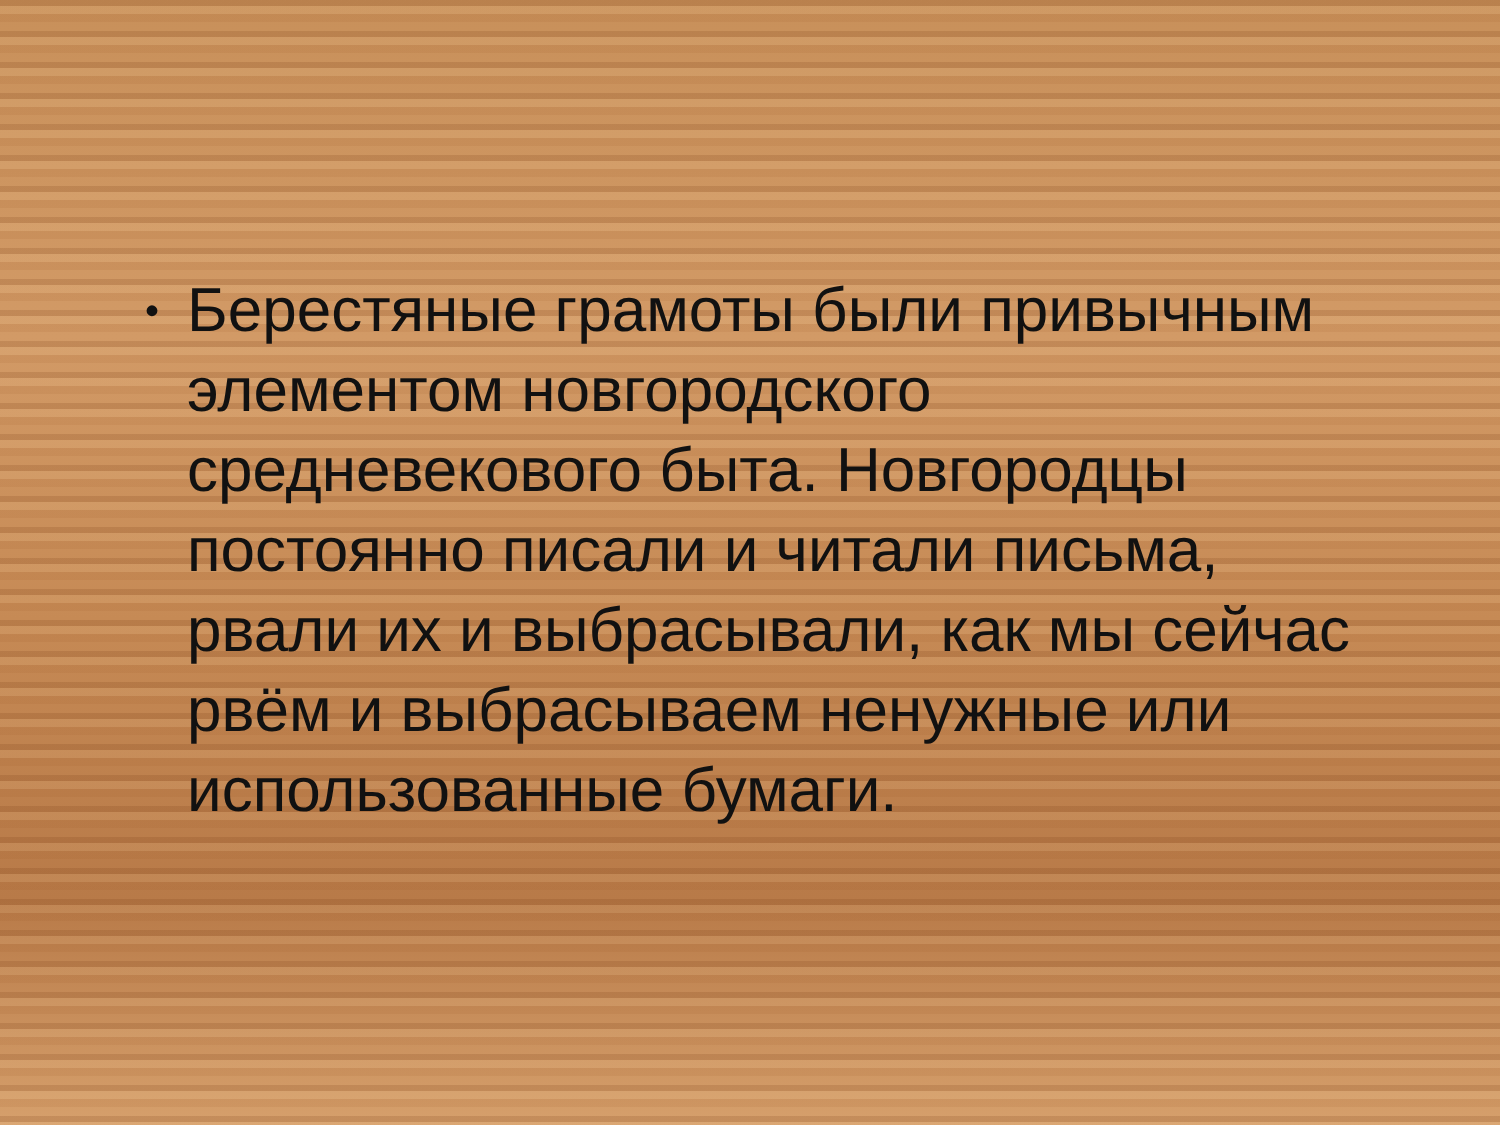• Берестяные грамоты были привычным элементом новгородского средневекового быта. Новгородцы постоянно писали и читали письма, рвали их и выбрасывали, как мы сейчас рвём и выбрасываем ненужные или использованные бумаги.